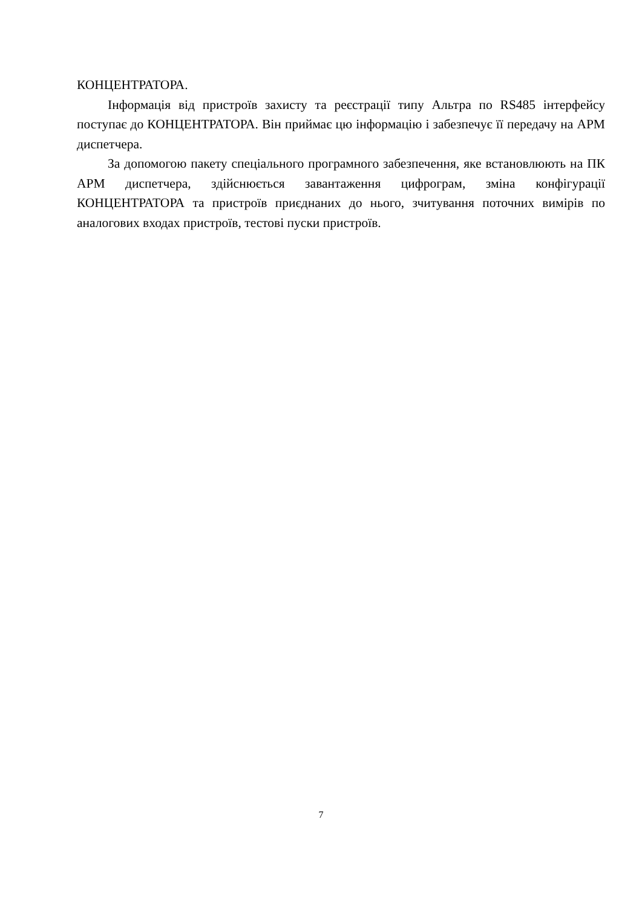КОНЦЕНТРАТОРА.
Інформація від пристроїв захисту та реєстрації типу Альтра по RS485 інтерфейсу поступає до КОНЦЕНТРАТОРА. Він приймає цю інформацію і забезпечує її передачу на АРМ диспетчера.
За допомогою пакету спеціального програмного забезпечення, яке встановлюють на ПК АРМ диспетчера, здійснюється завантаження цифрограм, зміна конфігурації КОНЦЕНТРАТОРА та пристроїв приєднаних до нього, зчитування поточних вимірів по аналогових входах пристроїв, тестові пуски пристроїв.
7